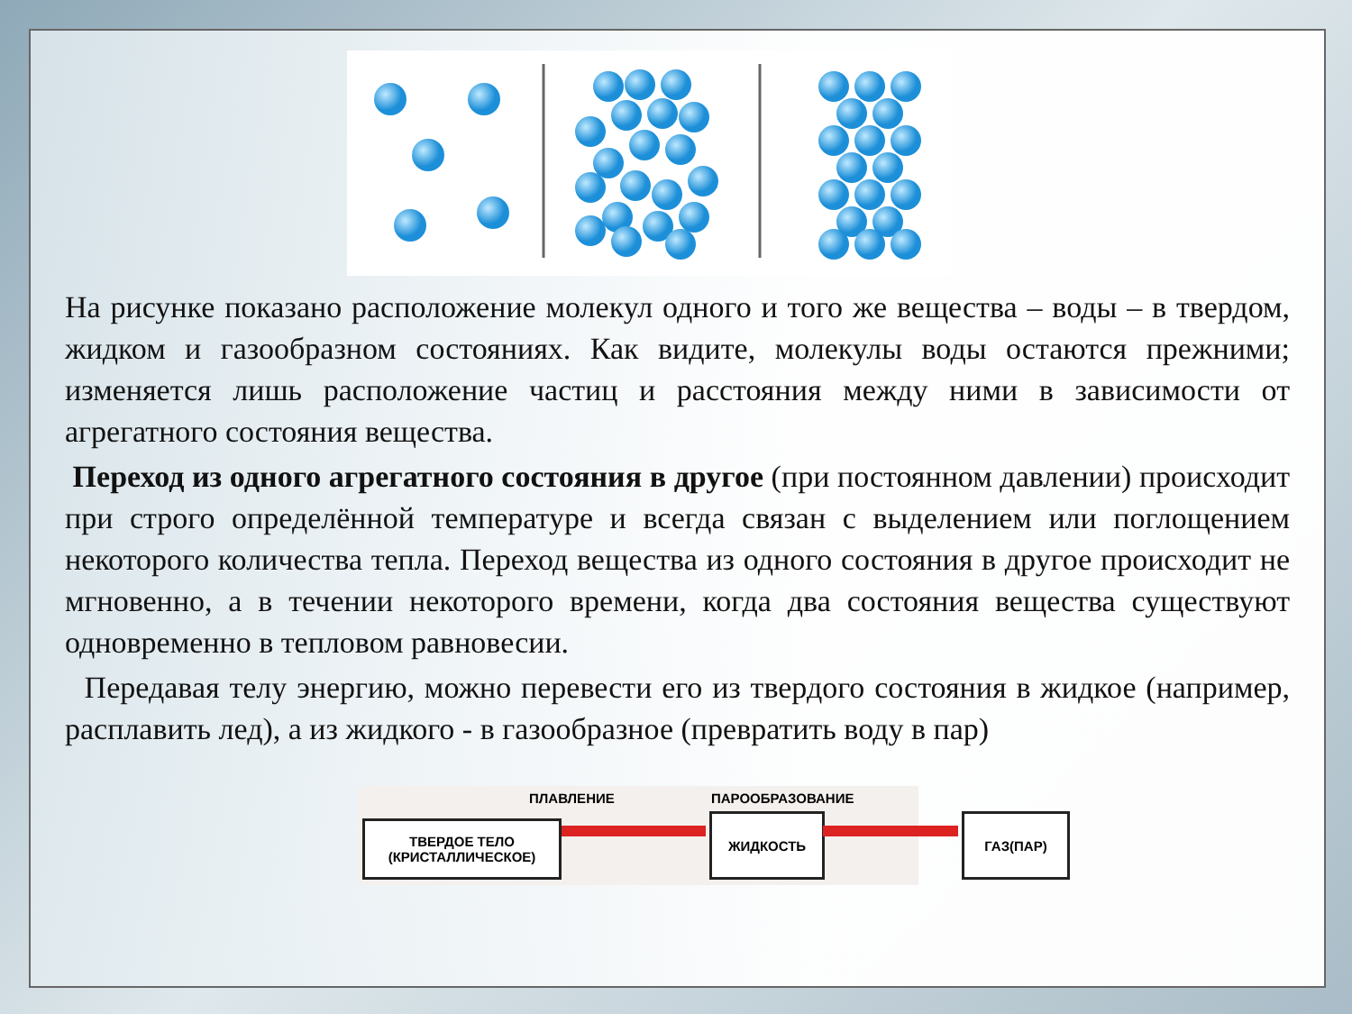На рисунке показано расположение молекул одного и того же вещества – воды – в твердом, жидком и газообразном состояниях. Как видите, молекулы воды остаются прежними; изменяется лишь расположение частиц и расстояния между ними в зависимости от агрегатного состояния вещества.
Переход из одного агрегатного состояния в другое (при постоянном давлении) происходит при строго определённой температуре и всегда связан с выделением или поглощением некоторого количества тепла. Переход вещества из одного состояния в другое происходит не мгновенно, а в течении некоторого времени, когда два состояния вещества существуют одновременно в тепловом равновесии.
Передавая телу энергию, можно перевести его из твердого состояния в жидкое (например, расплавить лед), а из жидкого - в газообразное (превратить воду в пар)
ПЛАВЛЕНИЕ ПАРООБРАЗОВАНИЕ
ТВЕРДОЕ ТЕЛО
(КРИСТАЛЛИЧЕСКОЕ)
ЖИДКОСТЬ ГАЗ(ПАР)